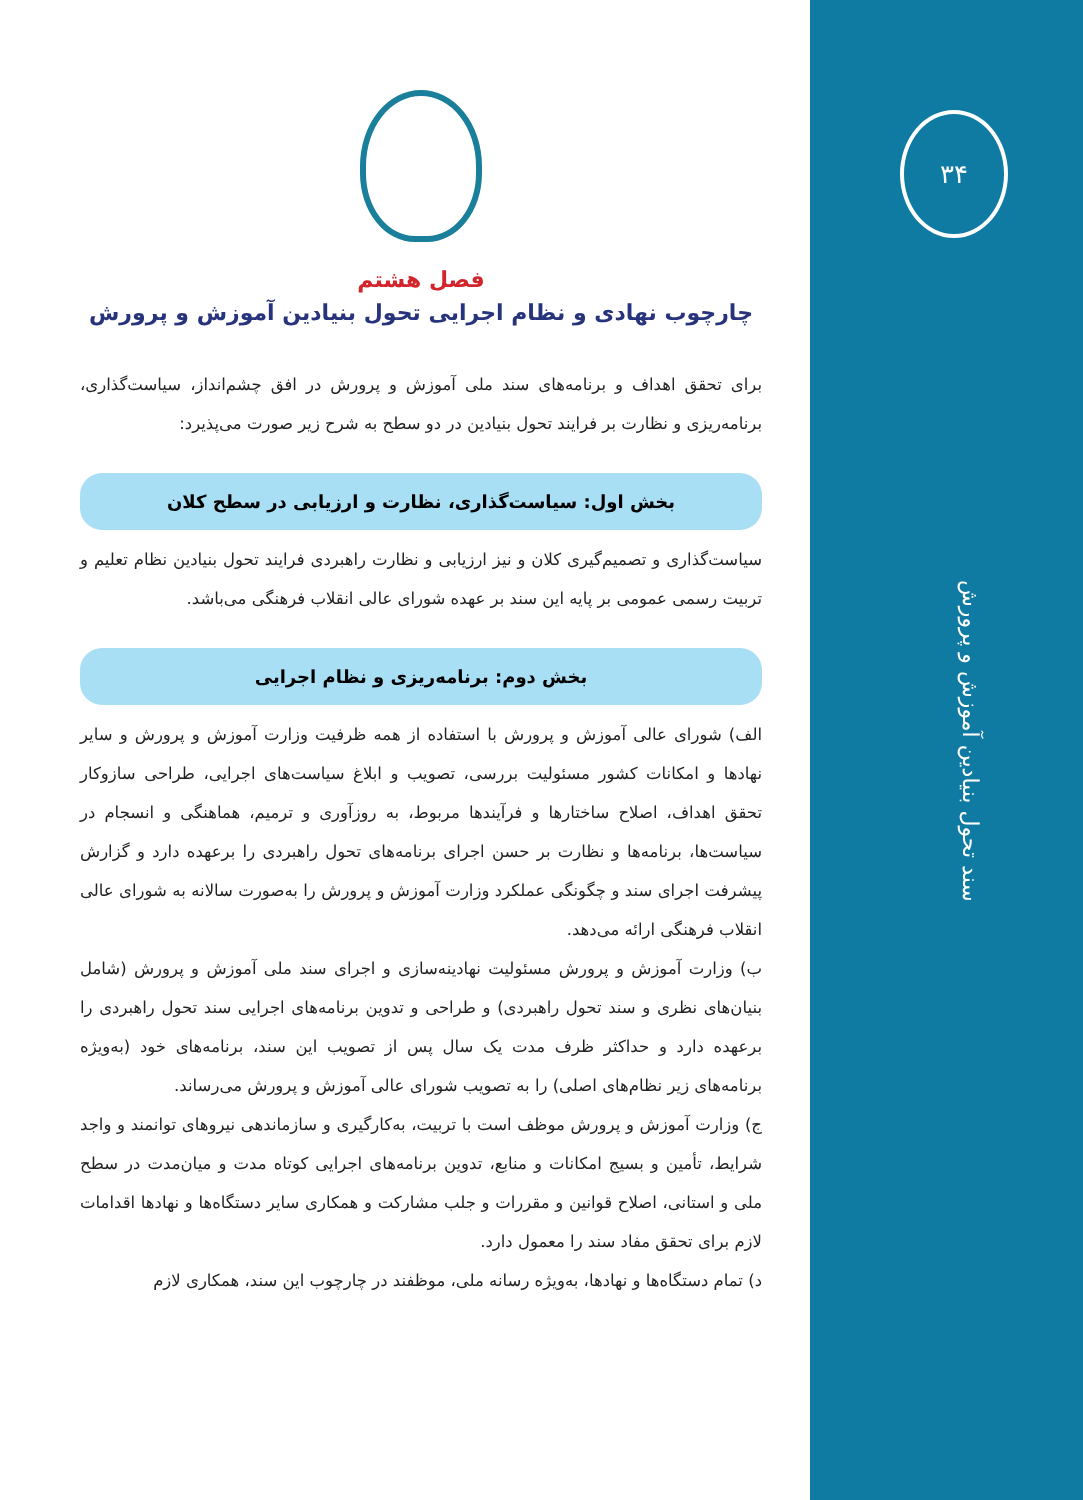۳۴
سند تحول بنیادین آموزش و پرورش
فصل هشتم
چارچوب نهادی و نظام اجرایی تحول بنیادین آموزش و پرورش
برای تحقق اهداف و برنامه‌های سند ملی آموزش و پرورش در افق چشم‌انداز، سیاست‌گذاری، برنامه‌ریزی و نظارت بر فرایند تحول بنیادین در دو سطح به شرح زیر صورت می‌پذیرد:
بخش اول: سیاست‌گذاری، نظارت و ارزیابی در سطح کلان
سیاست‌گذاری و تصمیم‌گیری کلان و نیز ارزیابی و نظارت راهبردی فرایند تحول بنیادین نظام تعلیم و تربیت رسمی عمومی بر پایه این سند بر عهده شورای عالی انقلاب فرهنگی می‌باشد.
بخش دوم: برنامه‌ریزی و نظام اجرایی
الف) شورای عالی آموزش و پرورش با استفاده از همه ظرفیت وزارت آموزش و پرورش و سایر نهادها و امکانات کشور مسئولیت بررسی، تصویب و ابلاغ سیاست‌های اجرایی، طراحی سازوکار تحقق اهداف، اصلاح ساختارها و فرآیندها مربوط، به روزآوری و ترمیم، هماهنگی و انسجام در سیاست‌ها، برنامه‌ها و نظارت بر حسن اجرای برنامه‌های تحول راهبردی را برعهده دارد و گزارش پیشرفت اجرای سند و چگونگی عملکرد وزارت آموزش و پرورش را به‌صورت سالانه به شورای عالی انقلاب فرهنگی ارائه می‌دهد.
ب) وزارت آموزش و پرورش مسئولیت نهادینه‌سازی و اجرای سند ملی آموزش و پرورش (شامل بنیان‌های نظری و سند تحول راهبردی) و طراحی و تدوین برنامه‌های اجرایی سند تحول راهبردی را برعهده دارد و حداکثر ظرف مدت یک سال پس از تصویب این سند، برنامه‌های خود (به‌ویژه برنامه‌های زیر نظام‌های اصلی) را به تصویب شورای عالی آموزش و پرورش می‌رساند.
ج) وزارت آموزش و پرورش موظف است با تربیت، به‌کارگیری و سازماندهی نیروهای توانمند و واجد شرایط، تأمین و بسیج امکانات و منابع، تدوین برنامه‌های اجرایی کوتاه مدت و میان‌مدت در سطح ملی و استانی، اصلاح قوانین و مقررات و جلب مشارکت و همکاری سایر دستگاه‌ها و نهادها اقدامات لازم برای تحقق مفاد سند را معمول دارد.
د) تمام دستگاه‌ها و نهادها، به‌ویژه رسانه ملی، موظفند در چارچوب این سند، همکاری لازم